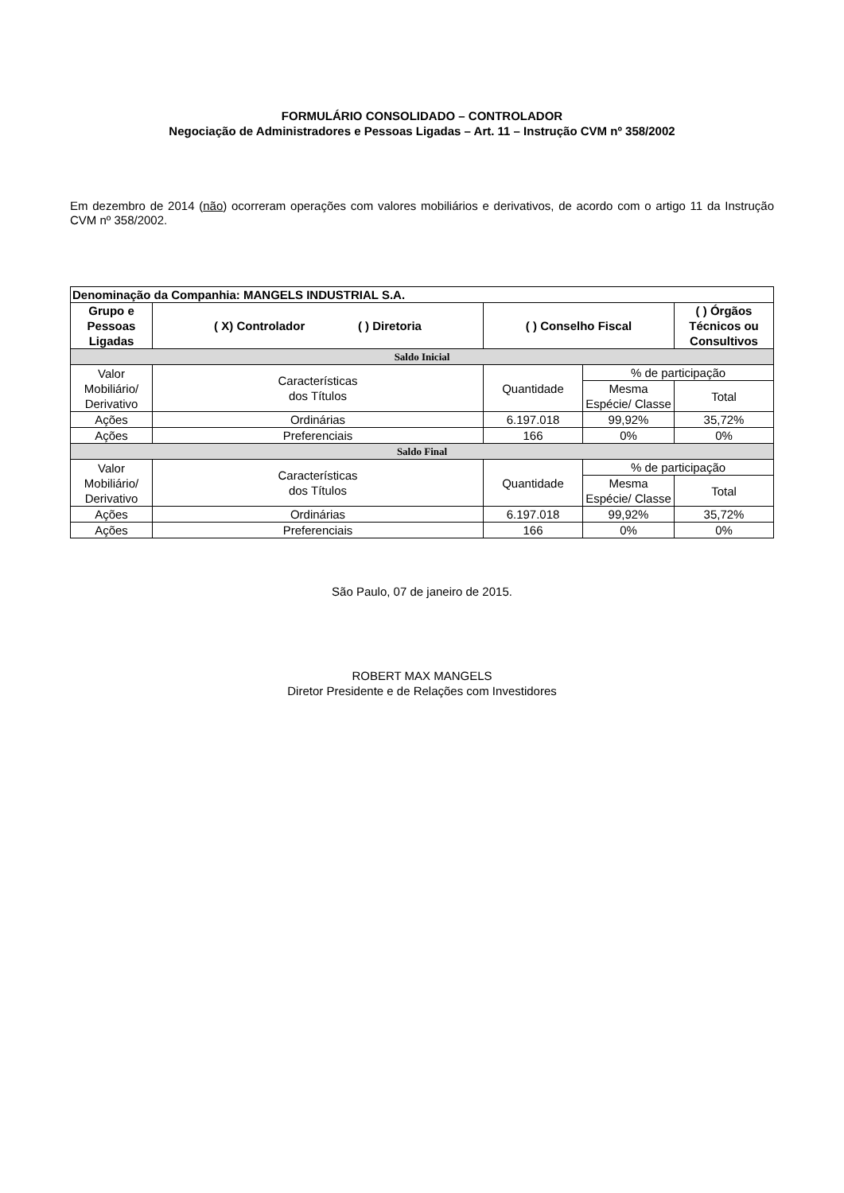FORMULÁRIO CONSOLIDADO – CONTROLADOR
Negociação de Administradores e Pessoas Ligadas – Art. 11 – Instrução CVM nº 358/2002
Em dezembro de 2014 (não) ocorreram operações com valores mobiliários e derivativos, de acordo com o artigo 11 da Instrução CVM nº 358/2002.
| Denominação da Companhia: MANGELS INDUSTRIAL S.A. | | | | |
| --- | --- | --- | --- | --- |
| Grupo e Pessoas Ligadas | ( X) Controlador ( ) Diretoria | ( ) Conselho Fiscal | | ( ) Órgãos Técnicos ou Consultivos |
| Saldo Inicial | | | | |
| Valor Mobiliário/ Derivativo | Características dos Títulos | Quantidade | % de participação | |
| | | | Mesma Espécie/ Classe | Total |
| Ações | Ordinárias | 6.197.018 | 99,92% | 35,72% |
| Ações | Preferenciais | 166 | 0% | 0% |
| Saldo Final | | | | |
| Valor Mobiliário/ Derivativo | Características dos Títulos | Quantidade | % de participação | |
| | | | Mesma Espécie/ Classe | Total |
| Ações | Ordinárias | 6.197.018 | 99,92% | 35,72% |
| Ações | Preferenciais | 166 | 0% | 0% |
São Paulo, 07 de janeiro de 2015.
ROBERT MAX MANGELS
Diretor Presidente e de Relações com Investidores